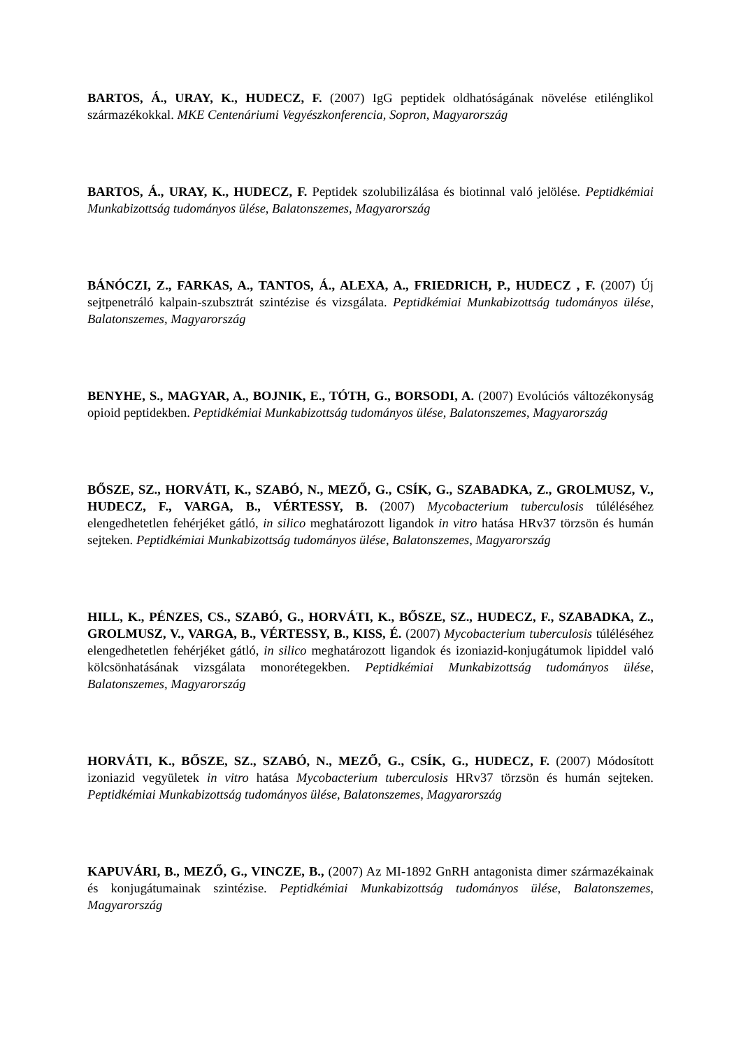BARTOS, Á., URAY, K., HUDECZ, F. (2007) IgG peptidek oldhatóságának növelése etilénglikol származékokkal. MKE Centenáriumi Vegyészkonferencia, Sopron, Magyarország
BARTOS, Á., URAY, K., HUDECZ, F. Peptidek szolubilizálása és biotinnal való jelölése. Peptidkémiai Munkabizottság tudományos ülése, Balatonszemes, Magyarország
BÁNÓCZI, Z., FARKAS, A., TANTOS, Á., ALEXA, A., FRIEDRICH, P., HUDECZ , F. (2007) Új sejtpenetráló kalpain-szubsztrát szintézise és vizsgálata. Peptidkémiai Munkabizottság tudományos ülése, Balatonszemes, Magyarország
BENYHE, S., MAGYAR, A., BOJNIK, E., TÓTH, G., BORSODI, A. (2007) Evolúciós változékonyság opioid peptidekben. Peptidkémiai Munkabizottság tudományos ülése, Balatonszemes, Magyarország
BŐSZE, SZ., HORVÁTI, K., SZABÓ, N., MEZŐ, G., CSÍK, G., SZABADKA, Z., GROLMUSZ, V., HUDECZ, F., VARGA, B., VÉRTESSY, B. (2007) Mycobacterium tuberculosis túléléséhez elengedhetetlen fehérjéket gátló, in silico meghatározott ligandok in vitro hatása HRv37 törzsön és humán sejteken. Peptidkémiai Munkabizottság tudományos ülése, Balatonszemes, Magyarország
HILL, K., PÉNZES, CS., SZABÓ, G., HORVÁTI, K., BŐSZE, SZ., HUDECZ, F., SZABADKA, Z., GROLMUSZ, V., VARGA, B., VÉRTESSY, B., KISS, É. (2007) Mycobacterium tuberculosis túléléséhez elengedhetetlen fehérjéket gátló, in silico meghatározott ligandok és izoniazid-konjugátumok lipiddel való kölcsönhatásának vizsgálata monorétegekben. Peptidkémiai Munkabizottság tudományos ülése, Balatonszemes, Magyarország
HORVÁTI, K., BŐSZE, SZ., SZABÓ, N., MEZŐ, G., CSÍK, G., HUDECZ, F. (2007) Módosított izoniazid vegyületek in vitro hatása Mycobacterium tuberculosis HRv37 törzsön és humán sejteken. Peptidkémiai Munkabizottság tudományos ülése, Balatonszemes, Magyarország
KAPUVÁRI, B., MEZŐ, G., VINCZE, B., (2007) Az MI-1892 GnRH antagonista dimer származékainak és konjugátumainak szintézise. Peptidkémiai Munkabizottság tudományos ülése, Balatonszemes, Magyarország